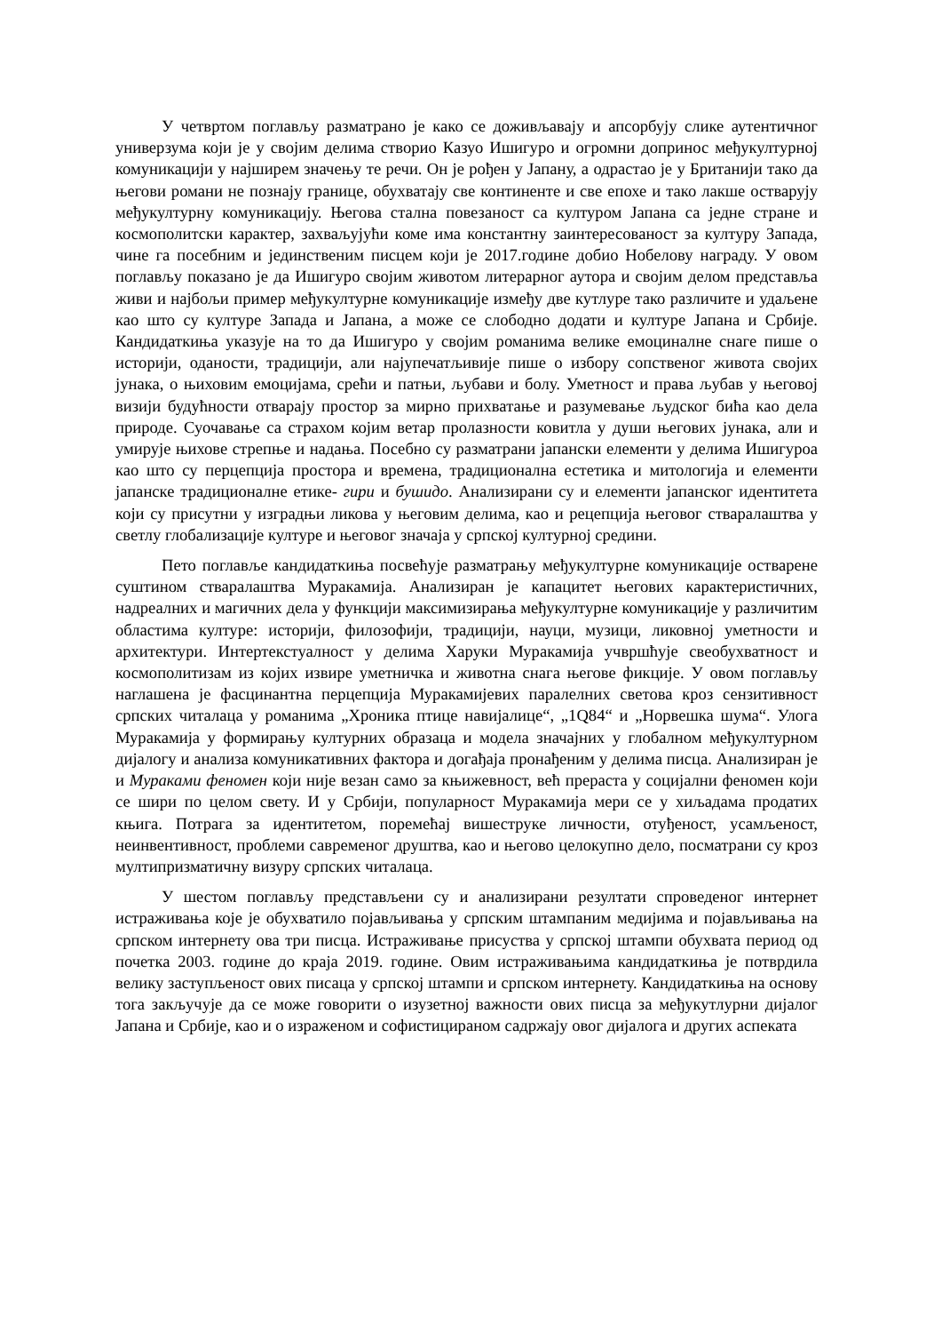У четвртом поглављу разматрано је како се доживљавају и апсорбују слике аутентичног универзума који је у својим делима створио Казуо Ишигуро и огромни допринос међукултурној комуникацији у најширем значењу те речи. Он је рођен у Јапану, а одрастао је у Британији тако да његови романи не познају границе, обухватају све континенте и све епохе и тако лакше остварују међукултурну комуникацију. Његова стална повезаност са културом Јапана са једне стране и космополитски карактер, захваљујући коме има константну заинтересованост за културу Запада, чине га посебним и јединственим писцем који је 2017.године добио Нобелову награду. У овом поглављу показано је да Ишигуро својим животом литерарног аутора и својим делом представља живи и најбољи пример међукултурне комуникације између две кутлуре тако различите и удаљене као што су културе Запада и Јапана, а може се слободно додати и културе Јапана и Србије. Кандидаткиња указује на то да Ишигуро у својим романима велике емоциналне снаге пише о историји, оданости, традицији, али најупечатљивије пише о избору сопственог живота својих јунака, о њиховим емоцијама, срећи и патњи, љубави и болу. Уметност и права љубав у његовој визији будућности отварају простор за мирно прихватање и разумевање људског бића као дела природе. Суочавање са страхом којим ветар пролазности ковитла у души његових јунака, али и умирује њихове стрепње и надања. Посебно су разматрани јапански елементи у делима Ишигуроа као што су перцепција простора и времена, традиционална естетика и митологија и елементи јапанске традиционалне етике- гири и бушидо. Анализирани су и елементи јапанског идентитета који су присутни у изградњи ликова у његовим делима, као и рецепција његовог стваралаштва у светлу глобализације културе и његовог значаја у српској културној средини.
Пето поглавље кандидаткиња посвећује разматрању међукултурне комуникације остварене суштином стваралаштва Муракамија. Анализиран је капацитет његових карактеристичних, надреалних и магичних дела у функцији максимизирања међукултурне комуникације у различитим областима културе: историји, филозофији, традицији, науци, музици, ликовној уметности и архитектури. Интертекстуалност у делима Харуки Муракамија учвршћује свеобухватност и космополитизам из којих извире уметничка и животна снага његове фикције. У овом поглављу наглашена је фасцинантна перцепција Муракамијевих паралелних светова кроз сензитивност српских читалаца у романима „Хроника птице навијалице“, „1Q84“ и „Норвешка шума“. Улога Муракамија у формирању културних образаца и модела значајних у глобалном међукултурном дијалогу и анализа комуникативних фактора и догађаја пронађеним у делима писца. Анализиран је и Мураками феномен који није везан само за књижевност, већ прераста у социјални феномен који се шири по целом свету. И у Србији, популарност Муракамија мери се у хиљадама продатих књига. Потрага за идентитетом, поремећај вишеструке личности, отуђеност, усамљеност, неинвентивност, проблеми савременог друштва, као и његово целокупно дело, посматрани су кроз мултипризматичну визуру српских читалаца.
У шестом поглављу представљени су и анализирани резултати спроведеног интернет истраживања које је обухватило појављивања у српским штампаним медијима и појављивања на српском интернету ова три писца. Истраживање присуства у српској штампи обухвата период од почетка 2003. године до краја 2019. године. Овим истраживањима кандидаткиња је потврдила велику заступљеност ових писаца у српској штампи и српском интернету. Кандидаткиња на основу тога закључује да се може говорити о изузетној важности ових писца за међукутлурни дијалог Јапана и Србије, као и о израженом и софистицираном садржају овог дијалога и других аспеката